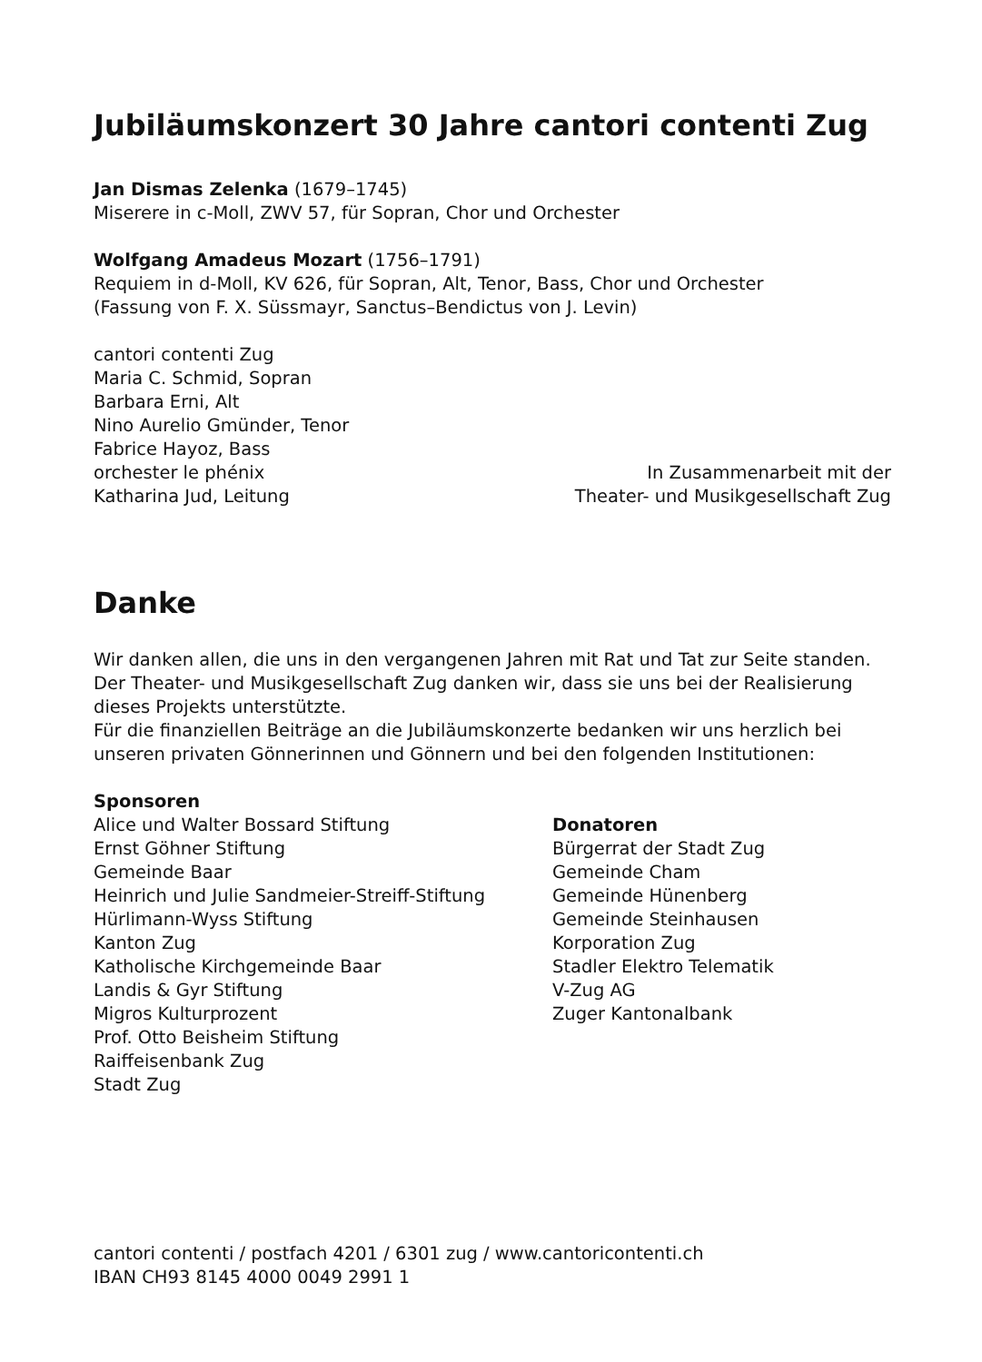Jubiläumskonzert 30 Jahre cantori contenti Zug
Jan Dismas Zelenka (1679–1745)
Miserere in c-Moll, ZWV 57, für Sopran, Chor und Orchester
Wolfgang Amadeus Mozart (1756–1791)
Requiem in d-Moll, KV 626, für Sopran, Alt, Tenor, Bass, Chor und Orchester
(Fassung von F. X. Süssmayr, Sanctus–Bendictus von J. Levin)
cantori contenti Zug
Maria C. Schmid, Sopran
Barbara Erni, Alt
Nino Aurelio Gmünder, Tenor
Fabrice Hayoz, Bass
orchester le phénix
Katharina Jud, Leitung
In Zusammenarbeit mit der
Theater- und Musikgesellschaft Zug
Danke
Wir danken allen, die uns in den vergangenen Jahren mit Rat und Tat zur Seite standen.
Der Theater- und Musikgesellschaft Zug danken wir, dass sie uns bei der Realisierung dieses Projekts unterstützte.
Für die finanziellen Beiträge an die Jubiläumskonzerte bedanken wir uns herzlich bei unseren privaten Gönnerinnen und Gönnern und bei den folgenden Institutionen:
Sponsoren
Alice und Walter Bossard Stiftung
Ernst Göhner Stiftung
Gemeinde Baar
Heinrich und Julie Sandmeier-Streiff-Stiftung
Hürlimann-Wyss Stiftung
Kanton Zug
Katholische Kirchgemeinde Baar
Landis & Gyr Stiftung
Migros Kulturprozent
Prof. Otto Beisheim Stiftung
Raiffeisenbank Zug
Stadt Zug
Donatoren
Bürgerrat der Stadt Zug
Gemeinde Cham
Gemeinde Hünenberg
Gemeinde Steinhausen
Korporation Zug
Stadler Elektro Telematik
V-Zug AG
Zuger Kantonalbank
cantori contenti / postfach 4201 / 6301 zug / www.cantoricontenti.ch
IBAN CH93 8145 4000 0049 2991 1